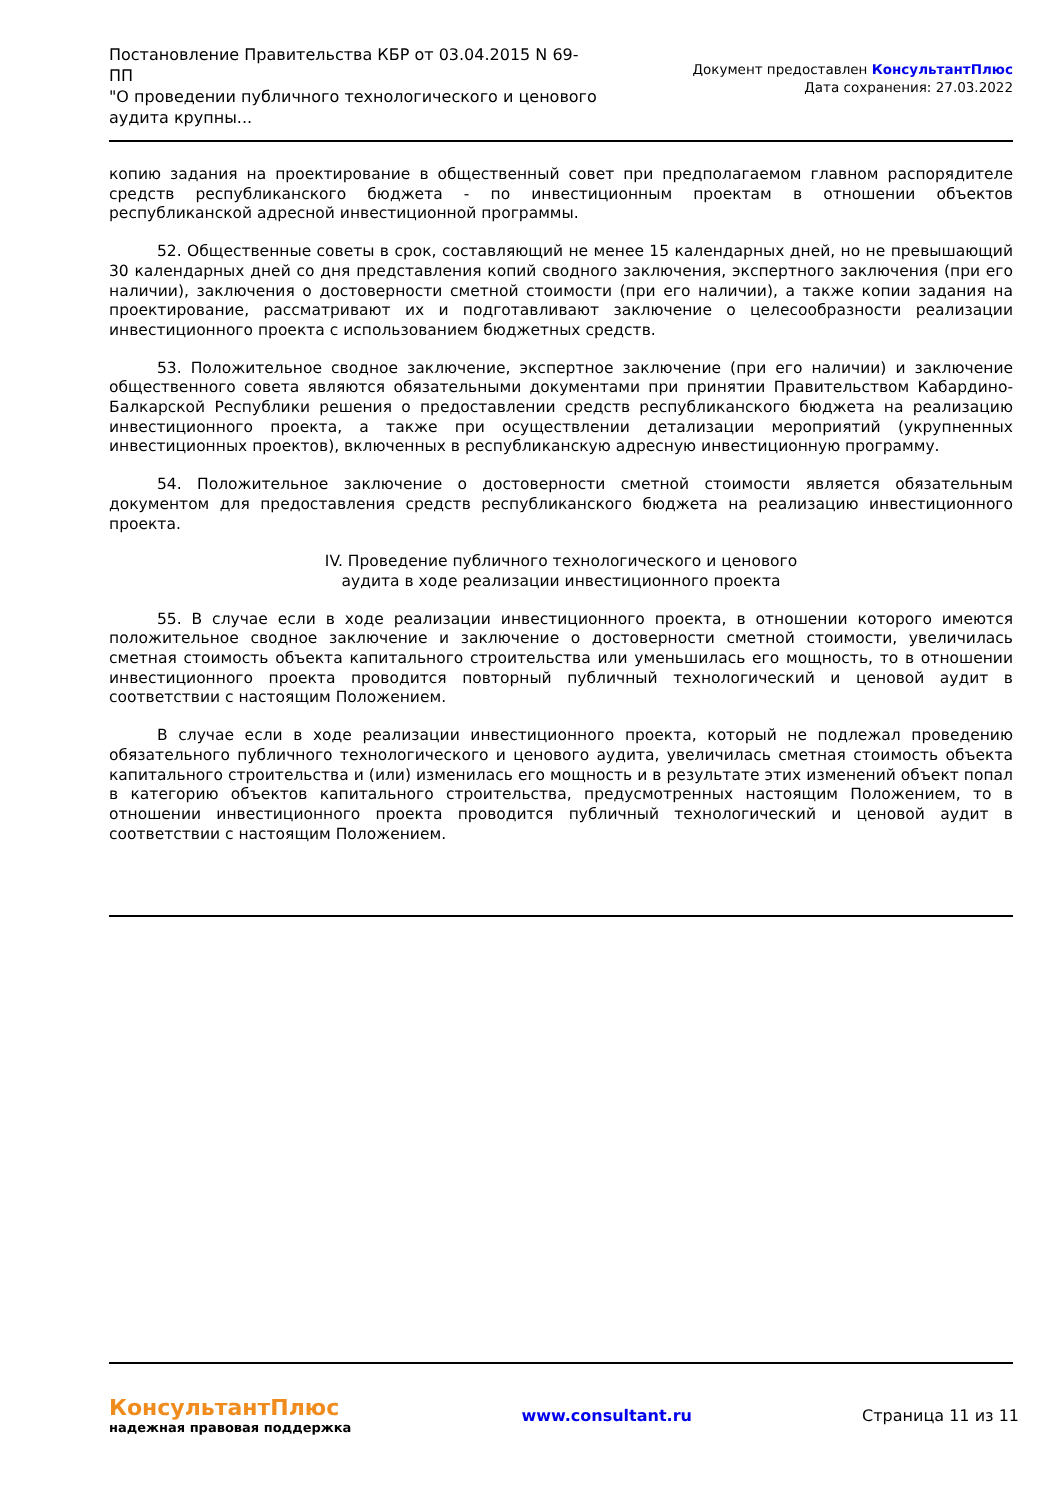Постановление Правительства КБР от 03.04.2015 N 69-ПП
"О проведении публичного технологического и ценового аудита крупны...
Документ предоставлен КонсультантПлюс
Дата сохранения: 27.03.2022
копию задания на проектирование в общественный совет при предполагаемом главном распорядителе средств республиканского бюджета - по инвестиционным проектам в отношении объектов республиканской адресной инвестиционной программы.
52. Общественные советы в срок, составляющий не менее 15 календарных дней, но не превышающий 30 календарных дней со дня представления копий сводного заключения, экспертного заключения (при его наличии), заключения о достоверности сметной стоимости (при его наличии), а также копии задания на проектирование, рассматривают их и подготавливают заключение о целесообразности реализации инвестиционного проекта с использованием бюджетных средств.
53. Положительное сводное заключение, экспертное заключение (при его наличии) и заключение общественного совета являются обязательными документами при принятии Правительством Кабардино-Балкарской Республики решения о предоставлении средств республиканского бюджета на реализацию инвестиционного проекта, а также при осуществлении детализации мероприятий (укрупненных инвестиционных проектов), включенных в республиканскую адресную инвестиционную программу.
54. Положительное заключение о достоверности сметной стоимости является обязательным документом для предоставления средств республиканского бюджета на реализацию инвестиционного проекта.
IV. Проведение публичного технологического и ценового
аудита в ходе реализации инвестиционного проекта
55. В случае если в ходе реализации инвестиционного проекта, в отношении которого имеются положительное сводное заключение и заключение о достоверности сметной стоимости, увеличилась сметная стоимость объекта капитального строительства или уменьшилась его мощность, то в отношении инвестиционного проекта проводится повторный публичный технологический и ценовой аудит в соответствии с настоящим Положением.
В случае если в ходе реализации инвестиционного проекта, который не подлежал проведению обязательного публичного технологического и ценового аудита, увеличилась сметная стоимость объекта капитального строительства и (или) изменилась его мощность и в результате этих изменений объект попал в категорию объектов капитального строительства, предусмотренных настоящим Положением, то в отношении инвестиционного проекта проводится публичный технологический и ценовой аудит в соответствии с настоящим Положением.
КонсультантПлюс
надежная правовая поддержка
www.consultant.ru Страница 11 из 11